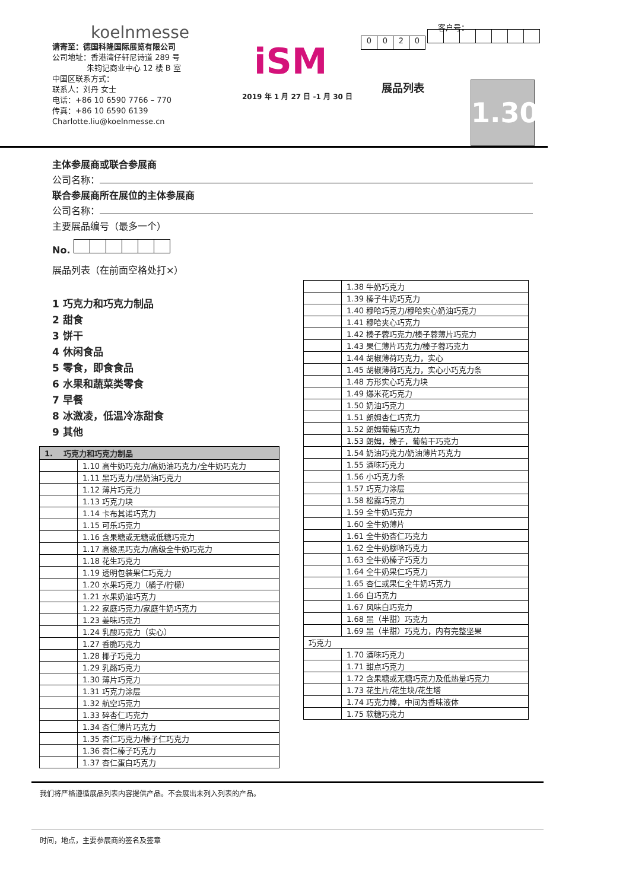koelnmesse
请寄至：德国科隆国际展览有限公司
公司地址：香港湾仔轩尼诗道 289 号
朱钧记商业中心 12 楼 B 室
中国区联系方式：
联系人：刘丹 女士
电话：+86 10 6590 7766 – 770
传真：+86 10 6590 6139
Charlotte.liu@koelnmesse.cn
iSM
2019 年 1 月 27 日 -1 月 30 日
客户号：
0020
展品列表
1.30
主体参展商或联合参展商
公司名称：
联合参展商所在展位的主体参展商
公司名称：
主要展品编号（最多一个）
No.
展品列表（在前面空格处打×）
1 巧克力和巧克力制品
2 甜食
3 饼干
4 休闲食品
5 零食，即食食品
6 水果和蔬菜类零食
7 早餐
8 冰激凌，低温冷冻甜食
9 其他
| 1. 巧克力和巧克力制品 | |
| --- | --- |
| | 1.10 高牛奶巧克力/高奶油巧克力/全牛奶巧克力 |
| | 1.11 黑巧克力/黑奶油巧克力 |
| | 1.12 薄片巧克力 |
| | 1.13 巧克力块 |
| | 1.14 卡布其诺巧克力 |
| | 1.15 可乐巧克力 |
| | 1.16 含果糖或无糖或低糖巧克力 |
| | 1.17 高级黑巧克力/高级全牛奶巧克力 |
| | 1.18 花生巧克力 |
| | 1.19 透明包装果仁巧克力 |
| | 1.20 水果巧克力（橘子/柠檬） |
| | 1.21 水果奶油巧克力 |
| | 1.22 家庭巧克力/家庭牛奶巧克力 |
| | 1.23 姜味巧克力 |
| | 1.24 乳酸巧克力（实心） |
| | 1.27 香脆巧克力 |
| | 1.28 椰子巧克力 |
| | 1.29 乳酪巧克力 |
| | 1.30 薄片巧克力 |
| | 1.31 巧克力涂层 |
| | 1.32 航空巧克力 |
| | 1.33 碎杏仁巧克力 |
| | 1.34 杏仁薄片巧克力 |
| | 1.35 杏仁巧克力/榛子仁巧克力 |
| | 1.36 杏仁榛子巧克力 |
| | 1.37 杏仁蛋白巧克力 |
| | 1.38 牛奶巧克力 |
| | 1.39 榛子牛奶巧克力 |
| | 1.40 穆哈巧克力/穆哈实心奶油巧克力 |
| | 1.41 穆哈夹心巧克力 |
| | 1.42 榛子蓉巧克力/榛子蓉薄片巧克力 |
| | 1.43 果仁薄片巧克力/榛子蓉巧克力 |
| | 1.44 胡椒薄荷巧克力，实心 |
| | 1.45 胡椒薄荷巧克力，实心小巧克力条 |
| | 1.48 方形实心巧克力块 |
| | 1.49 爆米花巧克力 |
| | 1.50 奶油巧克力 |
| | 1.51 朗姆杏仁巧克力 |
| | 1.52 朗姆葡萄巧克力 |
| | 1.53 朗姆，榛子，葡萄干巧克力 |
| | 1.54 奶油巧克力/奶油薄片巧克力 |
| | 1.55 酒味巧克力 |
| | 1.56 小巧克力条 |
| | 1.57 巧克力涂层 |
| | 1.58 松露巧克力 |
| | 1.59 全牛奶巧克力 |
| | 1.60 全牛奶薄片 |
| | 1.61 全牛奶杏仁巧克力 |
| | 1.62 全牛奶穆哈巧克力 |
| | 1.63 全牛奶榛子巧克力 |
| | 1.64 全牛奶果仁巧克力 |
| | 1.65 杏仁或果仁全牛奶巧克力 |
| | 1.66 白巧克力 |
| | 1.67 风味白巧克力 |
| | 1.68 黑（半甜）巧克力 |
| | 1.69 黑（半甜）巧克力，内有完整坚果 |
| 巧克力 | |
| | 1.70 酒味巧克力 |
| | 1.71 甜点巧克力 |
| | 1.72 含果糖或无糖巧克力及低热量巧克力 |
| | 1.73 花生片/花生块/花生塔 |
| | 1.74 巧克力棒，中间为香味液体 |
| | 1.75 软糖巧克力 |
我们将严格遵循展品列表内容提供产品。不会展出未列入列表的产品。
时间，地点，主要参展商的签名及签章